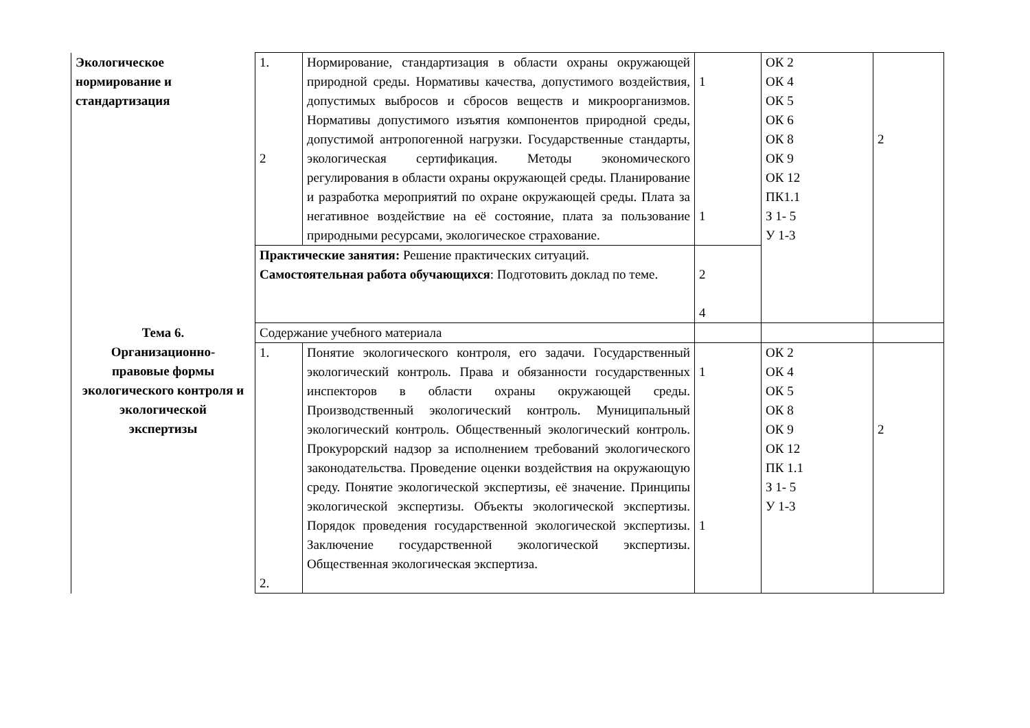| Экологическое нормирование и стандартизация | 1. 2 | Нормирование, стандартизация в области охраны окружающей природной среды. Нормативы качества, допустимого воздействия, допустимых выбросов и сбросов веществ и микроорганизмов. Нормативы допустимого изъятия компонентов природной среды, допустимой антропогенной нагрузки. Государственные стандарты, экологическая сертификация. Методы экономического регулирования в области охраны окружающей среды. Планирование и разработка мероприятий по охране окружающей среды. Плата за негативное воздействие на её состояние, плата за пользование природными ресурсами, экологическое страхование. | 1 1 | ОК 2 ОК 4 ОК 5 ОК 6 ОК 8 ОК 9 ОК 12 ПК1.1 З 1- 5 У 1-3 | 2 |
| | Практические занятия: Решение практических ситуаций. Самостоятельная работа обучающихся : Подготовить доклад по теме. | | 2 4 | | |
| Тема 6. Организационно- правовые формы экологического контроля и экологической экспертизы | Содержание учебного материала | | | | |
| | 1. 2. | Понятие экологического контроля, его задачи. Государственный экологический контроль. Права и обязанности государственных инспекторов в области охраны окружающей среды. Производственный экологический контроль. Муниципальный экологический контроль. Общественный экологический контроль. Прокурорский надзор за исполнением требований экологического законодательства. Проведение оценки воздействия на окружающую среду. Понятие экологической экспертизы, её значение. Принципы экологической экспертизы. Объекты экологической экспертизы. Порядок проведения государственной экологической экспертизы. Заключение государственной экологической экспертизы. Общественная экологическая экспертиза. | 1 1 | ОК 2 ОК 4 ОК 5 ОК 8 ОК 9 ОК 12 ПК 1.1 З 1- 5 У 1-3 | 2 |